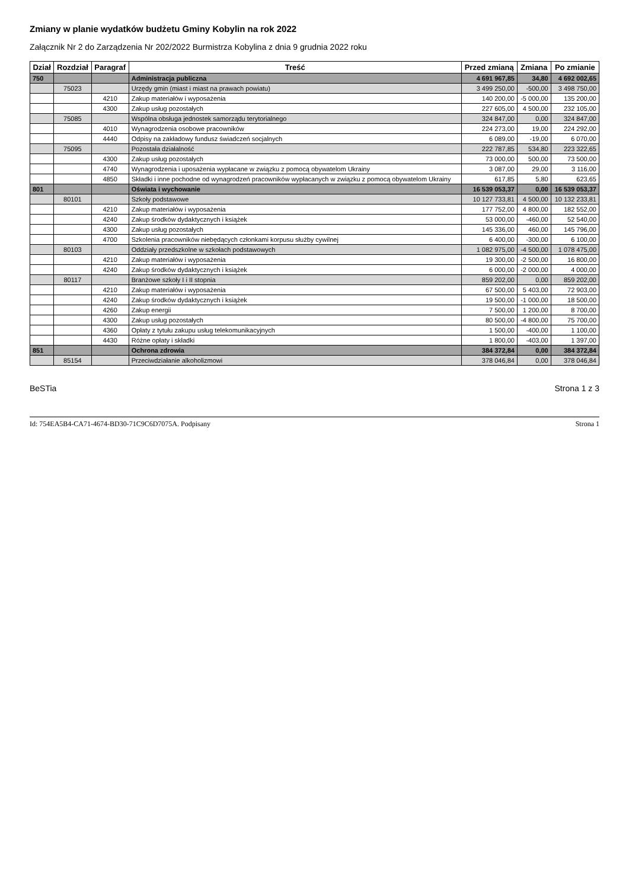Zmiany w planie wydatków budżetu Gminy Kobylin na rok 2022
Załącznik Nr 2 do Zarządzenia Nr 202/2022 Burmistrza Kobylina z dnia 9 grudnia 2022 roku
| Dział | Rozdział | Paragraf | Treść | Przed zmianą | Zmiana | Po zmianie |
| --- | --- | --- | --- | --- | --- | --- |
| 750 | | | Administracja publiczna | 4 691 967,85 | 34,80 | 4 692 002,65 |
| | 75023 | | Urzędy gmin (miast i miast na prawach powiatu) | 3 499 250,00 | -500,00 | 3 498 750,00 |
| | | 4210 | Zakup materiałów i wyposażenia | 140 200,00 | -5 000,00 | 135 200,00 |
| | | 4300 | Zakup usług pozostałych | 227 605,00 | 4 500,00 | 232 105,00 |
| | 75085 | | Wspólna obsługa jednostek samorządu terytorialnego | 324 847,00 | 0,00 | 324 847,00 |
| | | 4010 | Wynagrodzenia osobowe pracowników | 224 273,00 | 19,00 | 224 292,00 |
| | | 4440 | Odpisy na zakładowy fundusz świadczeń socjalnych | 6 089,00 | -19,00 | 6 070,00 |
| | 75095 | | Pozostała działalność | 222 787,85 | 534,80 | 223 322,65 |
| | | 4300 | Zakup usług pozostałych | 73 000,00 | 500,00 | 73 500,00 |
| | | 4740 | Wynagrodzenia i uposażenia wypłacane w związku z pomocą obywatelom Ukrainy | 3 087,00 | 29,00 | 3 116,00 |
| | | 4850 | Składki i inne pochodne od wynagrodzeń pracowników wypłacanych w związku z pomocą obywatelom Ukrainy | 617,85 | 5,80 | 623,65 |
| 801 | | | Oświata i wychowanie | 16 539 053,37 | 0,00 | 16 539 053,37 |
| | 80101 | | Szkoły podstawowe | 10 127 733,81 | 4 500,00 | 10 132 233,81 |
| | | 4210 | Zakup materiałów i wyposażenia | 177 752,00 | 4 800,00 | 182 552,00 |
| | | 4240 | Zakup środków dydaktycznych i książek | 53 000,00 | -460,00 | 52 540,00 |
| | | 4300 | Zakup usług pozostałych | 145 336,00 | 460,00 | 145 796,00 |
| | | 4700 | Szkolenia pracowników niebędących członkami korpusu służby cywilnej | 6 400,00 | -300,00 | 6 100,00 |
| | 80103 | | Oddziały przedszkolne w szkołach podstawowych | 1 082 975,00 | -4 500,00 | 1 078 475,00 |
| | | 4210 | Zakup materiałów i wyposażenia | 19 300,00 | -2 500,00 | 16 800,00 |
| | | 4240 | Zakup środków dydaktycznych i książek | 6 000,00 | -2 000,00 | 4 000,00 |
| | 80117 | | Branżowe szkoły I i II stopnia | 859 202,00 | 0,00 | 859 202,00 |
| | | 4210 | Zakup materiałów i wyposażenia | 67 500,00 | 5 403,00 | 72 903,00 |
| | | 4240 | Zakup środków dydaktycznych i książek | 19 500,00 | -1 000,00 | 18 500,00 |
| | | 4260 | Zakup energii | 7 500,00 | 1 200,00 | 8 700,00 |
| | | 4300 | Zakup usług pozostałych | 80 500,00 | -4 800,00 | 75 700,00 |
| | | 4360 | Opłaty z tytułu zakupu usług telekomunikacyjnych | 1 500,00 | -400,00 | 1 100,00 |
| | | 4430 | Różne opłaty i składki | 1 800,00 | -403,00 | 1 397,00 |
| 851 | | | Ochrona zdrowia | 384 372,84 | 0,00 | 384 372,84 |
| | 85154 | | Przeciwdziałanie alkoholizmowi | 378 046,84 | 0,00 | 378 046,84 |
BeSTia Strona 1 z 3
Id: 754EA5B4-CA71-4674-BD30-71C9C6D7075A. Podpisany Strona 1